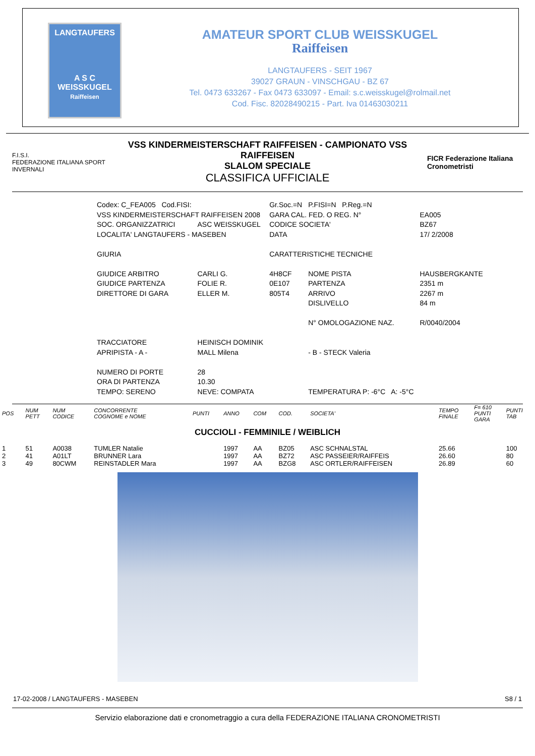LANGTAUFERS
A S C
WEISSKUGEL
Raiffeisen
AMATEUR SPORT CLUB WEISSKUGEL
Raiffeisen
LANGTAUFERS - SEIT 1967
39027 GRAUN - VINSCHGAU - BZ 67
Tel. 0473 633267 - Fax 0473 633097 - Email: s.c.weisskugel@rolmail.net
Cod. Fisc. 82028490215 - Part. Iva 01463030211
F.I.S.I.
FEDERAZIONE ITALIANA SPORT INVERNALI
VSS KINDERMEISTERSCHAFT RAIFFEISEN - CAMPIONATO VSS RAIFFEISEN
SLALOM SPECIALE
CLASSIFICA UFFICIALE
FICR Federazione Italiana Cronometristi
| Codex: C_FEA005 Cod.FISI: | | Gr.Soc.=N | P.FISI=N P.Reg.=N | |
| VSS KINDERMEISTERSCHAFT RAIFFEISEN 2008 | | GARA CAL. FED. O REG. N° | | EA005 |
| SOC. ORGANIZZATRICI | ASC WEISSKUGEL | CODICE SOCIETA' | | BZ67 |
| LOCALITA' LANGTAUFERS - MASEBEN | | DATA | | 17/ 2/2008 |
| GIURIA | | CARATTERISTICHE TECNICHE | | |
| GIUDICE ARBITRO | CARLI G. | 4H8CF | NOME PISTA | HAUSBERGKANTE |
| GIUDICE PARTENZA | FOLIE R. | 0E107 | PARTENZA | 2351 m |
| DIRETTORE DI GARA | ELLER M. | 805T4 | ARRIVO | 2267 m |
| | | | DISLIVELLO | 84 m |
| | | | N° OMOLOGAZIONE NAZ. | R/0040/2004 |
| TRACCIATORE | HEINISCH DOMINIK | | | |
| APRIPISTA - A - | MALL Milena | | - B - STECK Valeria | |
| NUMERO DI PORTE | 28 | | | |
| ORA DI PARTENZA | 10.30 | | | |
| TEMPO: SERENO | NEVE: COMPATA | | TEMPERATURA P: -6°C A: -5°C | |
| POS | NUM PETT | NUM CODICE | CONCORRENTE COGNOME e NOME | PUNTI | ANNO | COM | COD. | SOCIETA' | TEMPO FINALE | F= 610 PUNTI GARA | PUNTI TAB |
| --- | --- | --- | --- | --- | --- | --- | --- | --- | --- | --- | --- |
| CUCCIOLI - FEMMINILE / WEIBLICH | | | | | | | | | | | |
| 1 | 51 | A0038 | TUMLER Natalie | | 1997 | AA | BZ05 | ASC SCHNALSTAL | 25.66 | | 100 |
| 2 | 41 | A01LT | BRUNNER Lara | | 1997 | AA | BZ72 | ASC PASSEIER/RAIFFEIS | 26.60 | | 80 |
| 3 | 49 | 80CWM | REINSTADLER Mara | | 1997 | AA | BZG8 | ASC ORTLER/RAIFFEISEN | 26.89 | | 60 |
17-02-2008 / LANGTAUFERS - MASEBEN S8 / 1
Servizio elaborazione dati e cronometraggio a cura della FEDERAZIONE ITALIANA CRONOMETRISTI